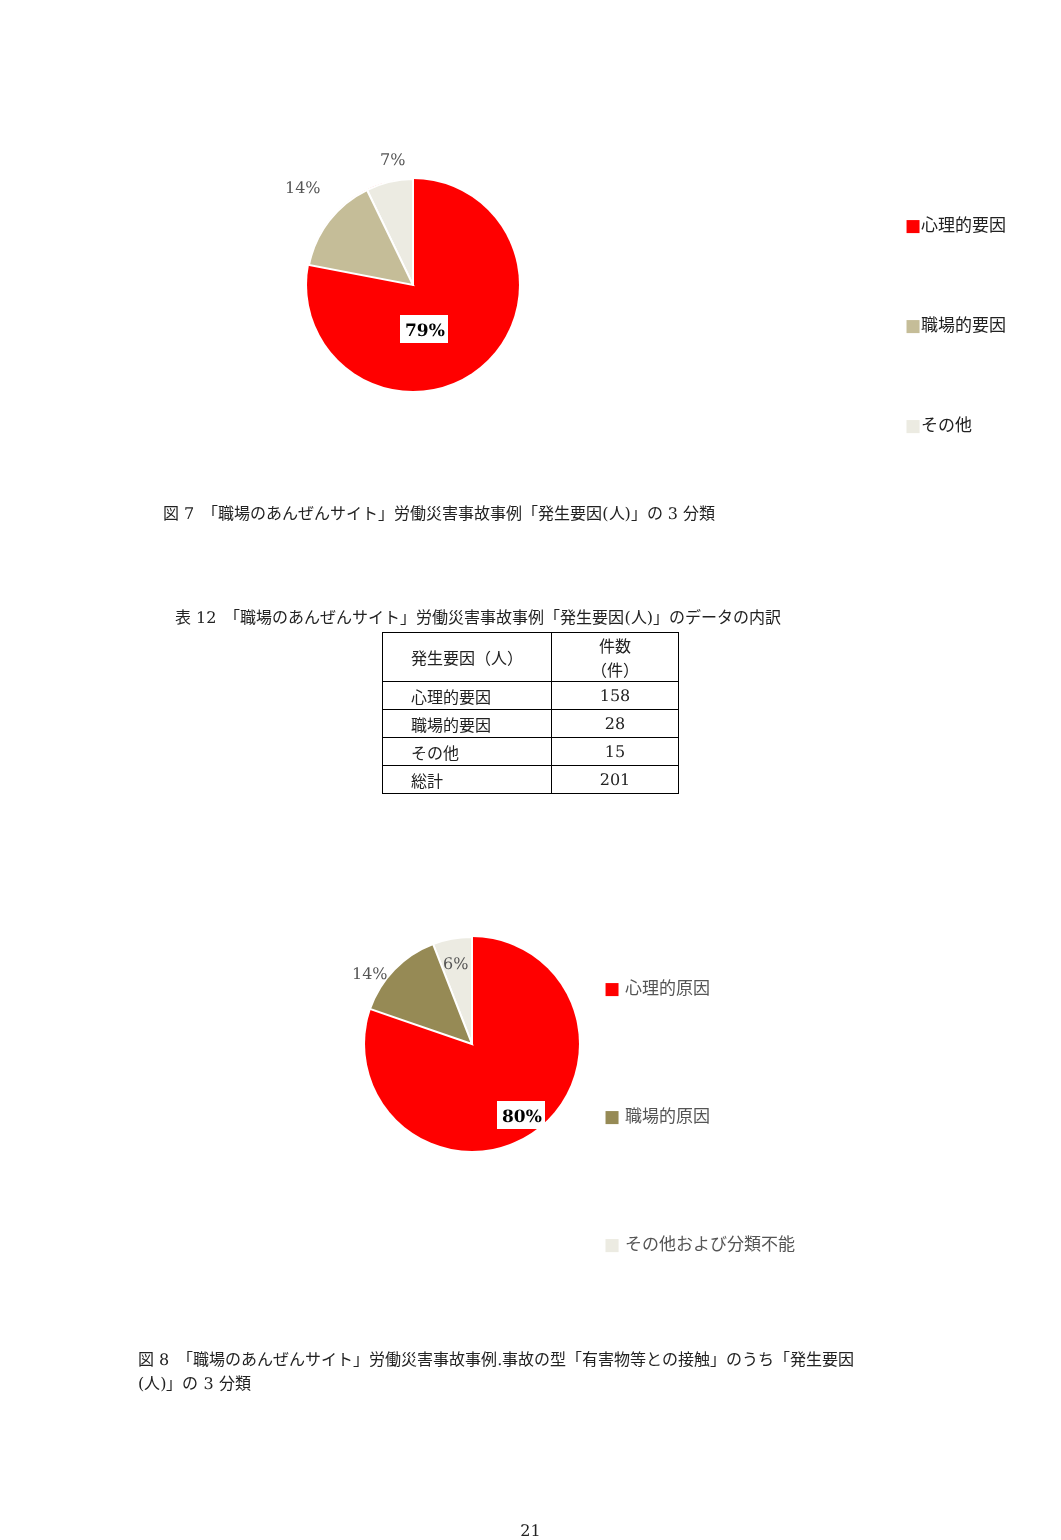7%
14%
79%
■心理的要因
■職場的要因
■その他
図 7　「職場のあんぜんサイト」労働災害事故事例「発生要因(人)」の 3 分類
表 12　「職場のあんぜんサイト」労働災害事故事例「発生要因(人)」のデータの内訳
| 発生要因（人） | 件数（件） |
| 心理的要因 | 158 |
| 職場的要因 | 28 |
| その他 | 15 |
| 総計 | 201 |
14%
6%
80%
■ 心理的原因
■ 職場的原因
■ その他および分類不能
図 8　「職場のあんぜんサイト」労働災害事故事例.事故の型「有害物等との接触」のうち「発生要因(人)」の 3 分類
21